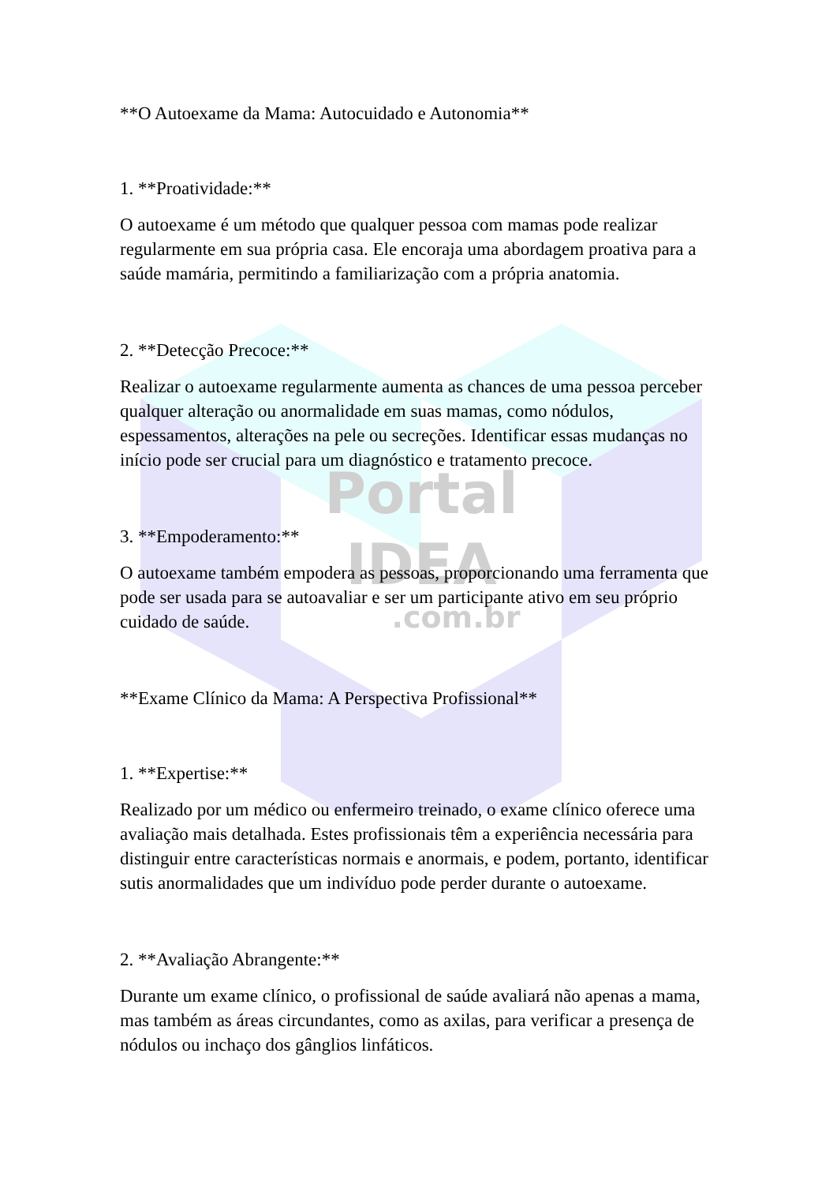Portal
IDEA
.com.br
**O Autoexame da Mama: Autocuidado e Autonomia**
1. **Proatividade:**
O autoexame é um método que qualquer pessoa com mamas pode realizar regularmente em sua própria casa. Ele encoraja uma abordagem proativa para a saúde mamária, permitindo a familiarização com a própria anatomia.
2. **Detecção Precoce:**
Realizar o autoexame regularmente aumenta as chances de uma pessoa perceber qualquer alteração ou anormalidade em suas mamas, como nódulos, espessamentos, alterações na pele ou secreções. Identificar essas mudanças no início pode ser crucial para um diagnóstico e tratamento precoce.
3. **Empoderamento:**
O autoexame também empodera as pessoas, proporcionando uma ferramenta que pode ser usada para se autoavaliar e ser um participante ativo em seu próprio cuidado de saúde.
**Exame Clínico da Mama: A Perspectiva Profissional**
1. **Expertise:**
Realizado por um médico ou enfermeiro treinado, o exame clínico oferece uma avaliação mais detalhada. Estes profissionais têm a experiência necessária para distinguir entre características normais e anormais, e podem, portanto, identificar sutis anormalidades que um indivíduo pode perder durante o autoexame.
2. **Avaliação Abrangente:**
Durante um exame clínico, o profissional de saúde avaliará não apenas a mama, mas também as áreas circundantes, como as axilas, para verificar a presença de nódulos ou inchaço dos gânglios linfáticos.